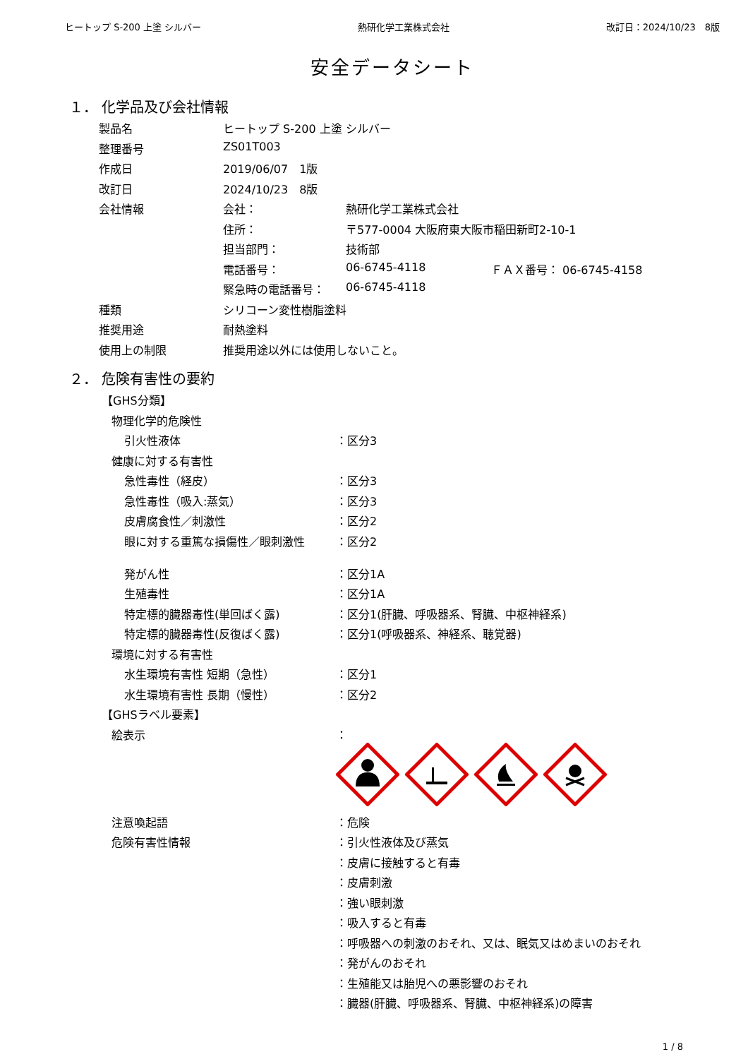ヒートップ S-200 上塗 シルバー 熱研化学工業株式会社 改訂日：2024/10/23　8版
安全データシート
１． 化学品及び会社情報
| 製品名 | ヒートップ S-200 上塗 シルバー | | |
| 整理番号 | ZS01T003 | | |
| 作成日 | 2019/06/07 1版 | | |
| 改訂日 | 2024/10/23 8版 | | |
| 会社情報 | 会社： | 熱研化学工業株式会社 | |
| | 住所： | 〒577-0004 大阪府東大阪市稲田新町2-10-1 | |
| | 担当部門： | 技術部 | |
| | 電話番号： | 06-6745-4118 | ＦＡＸ番号： 06-6745-4158 |
| | 緊急時の電話番号： | 06-6745-4118 | |
| 種類 | シリコーン変性樹脂塗料 | | |
| 推奨用途 | 耐熱塗料 | | |
| 使用上の制限 | 推奨用途以外には使用しないこと。 | | |
２． 危険有害性の要約
| 【GHS分類】 | |
| 物理化学的危険性 | |
| 引火性液体 | ：区分3 |
| 健康に対する有害性 | |
| 急性毒性（経皮） | ：区分3 |
| 急性毒性（吸入:蒸気） | ：区分3 |
| 皮膚腐食性／刺激性 | ：区分2 |
| 眼に対する重篤な損傷性／眼刺激性 | ：区分2 |
| 発がん性 | ：区分1A |
| 生殖毒性 | ：区分1A |
| 特定標的臓器毒性(単回ばく露) | ：区分1(肝臓、呼吸器系、腎臓、中枢神経系) |
| 特定標的臓器毒性(反復ばく露) | ：区分1(呼吸器系、神経系、聴覚器) |
| 環境に対する有害性 | |
| 水生環境有害性 短期（急性） | ：区分1 |
| 水生環境有害性 長期（慢性） | ：区分2 |
| 【GHSラベル要素】 | |
| 絵表示 | ： |
| 注意喚起語 | ：危険 |
| 危険有害性情報 | ：引火性液体及び蒸気 |
| | ：皮膚に接触すると有毒 |
| | ：皮膚刺激 |
| | ：強い眼刺激 |
| | ：吸入すると有毒 |
| | ：呼吸器への刺激のおそれ、又は、眠気又はめまいのおそれ |
| | ：発がんのおそれ |
| | ：生殖能又は胎児への悪影響のおそれ |
| | ：臓器(肝臓、呼吸器系、腎臓、中枢神経系)の障害 |
1 / 8